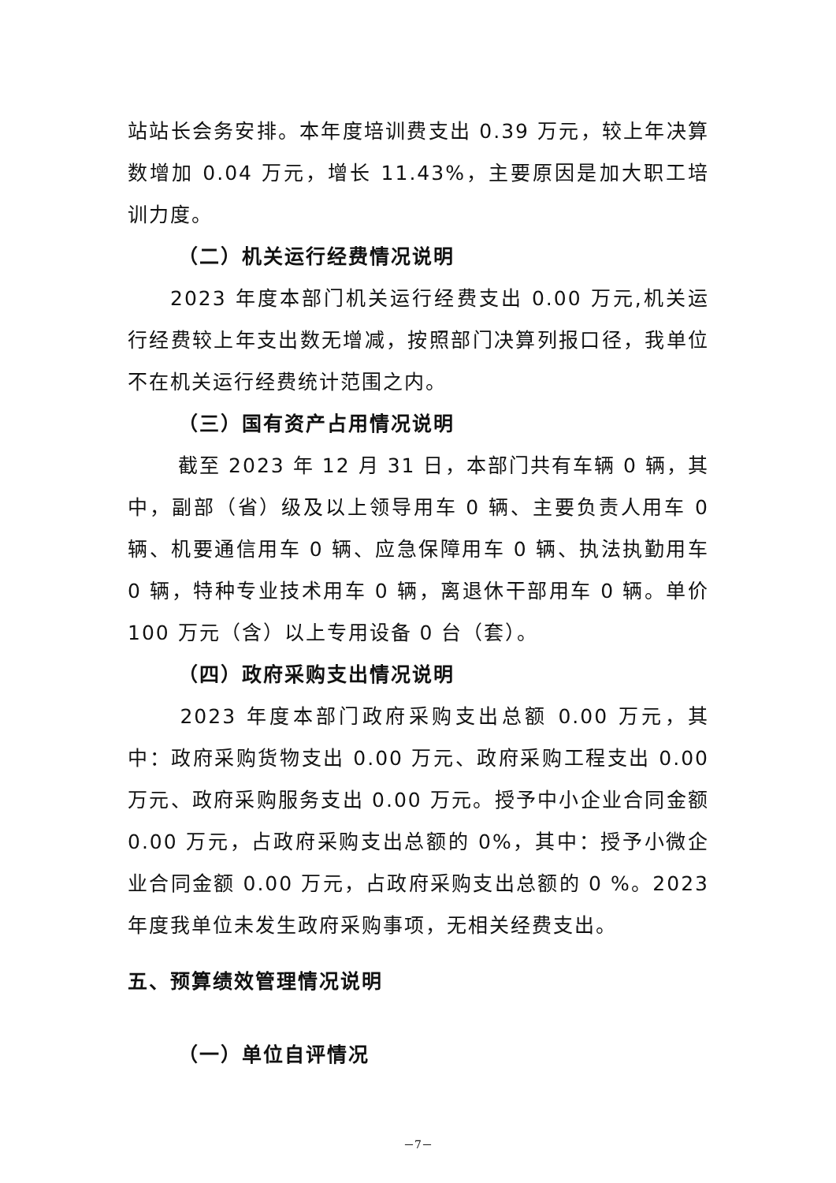站站长会务安排。本年度培训费支出 0.39 万元，较上年决算数增加 0.04 万元，增长 11.43%，主要原因是加大职工培训力度。
（二）机关运行经费情况说明
2023 年度本部门机关运行经费支出 0.00 万元,机关运行经费较上年支出数无增减，按照部门决算列报口径，我单位不在机关运行经费统计范围之内。
（三）国有资产占用情况说明
截至 2023 年 12 月 31 日，本部门共有车辆 0 辆，其中，副部（省）级及以上领导用车 0 辆、主要负责人用车 0 辆、机要通信用车 0 辆、应急保障用车 0 辆、执法执勤用车 0 辆，特种专业技术用车 0 辆，离退休干部用车 0 辆。单价 100 万元（含）以上专用设备 0 台（套）。
（四）政府采购支出情况说明
2023 年度本部门政府采购支出总额 0.00 万元，其中：政府采购货物支出 0.00 万元、政府采购工程支出 0.00 万元、政府采购服务支出 0.00 万元。授予中小企业合同金额 0.00 万元，占政府采购支出总额的 0%，其中：授予小微企业合同金额 0.00 万元，占政府采购支出总额的 0 %。2023 年度我单位未发生政府采购事项，无相关经费支出。
五、预算绩效管理情况说明
（一）单位自评情况
－7－